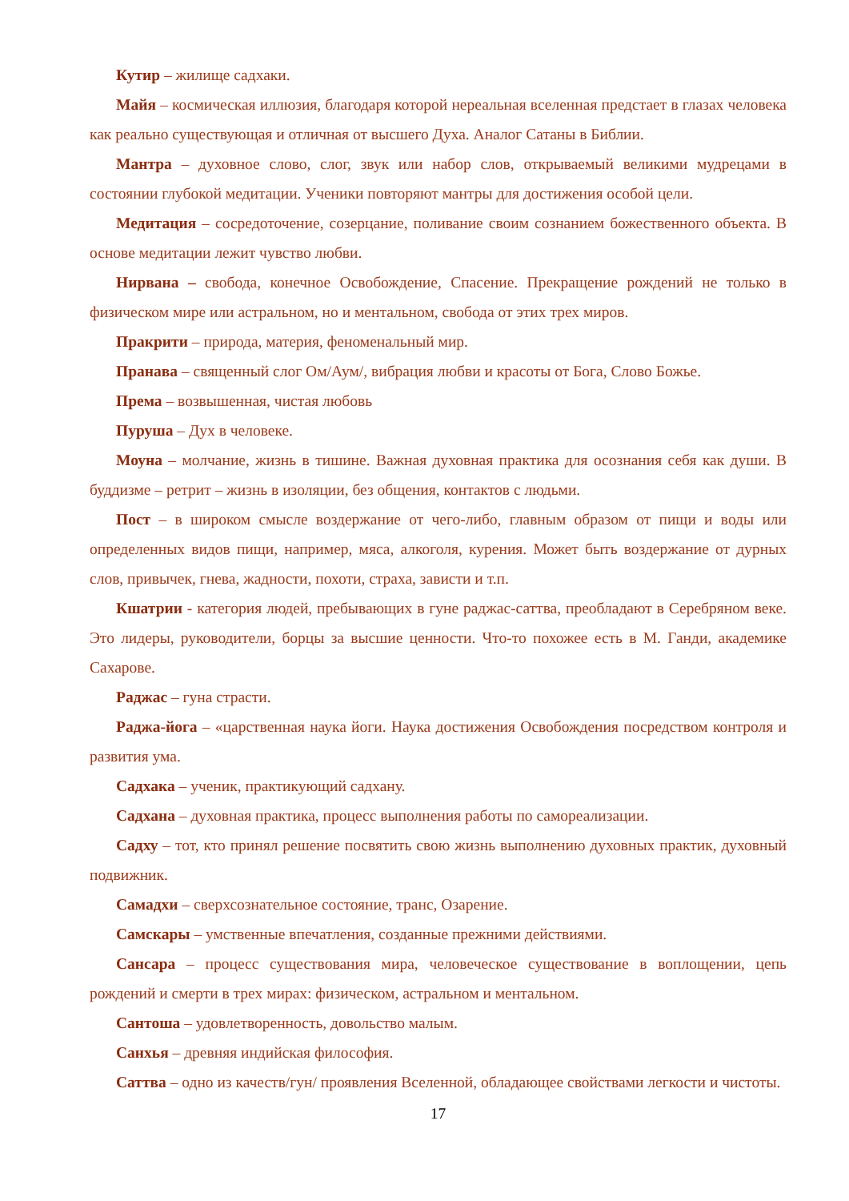Кутир – жилище садхаки.
Майя – космическая иллюзия, благодаря которой нереальная вселенная предстает в глазах человека как реально существующая и отличная от высшего Духа. Аналог Сатаны в Библии.
Мантра – духовное слово, слог, звук или набор слов, открываемый великими мудрецами в состоянии глубокой медитации. Ученики повторяют мантры для достижения особой цели.
Медитация – сосредоточение, созерцание, поливание своим сознанием божественного объекта. В основе медитации лежит чувство любви.
Нирвана – свобода, конечное Освобождение, Спасение. Прекращение рождений не только в физическом мире или астральном, но и ментальном, свобода от этих трех миров.
Пракрити – природа, материя, феноменальный мир.
Пранава – священный слог Ом/Аум/, вибрация любви и красоты от Бога, Слово Божье.
Према – возвышенная, чистая любовь
Пуруша – Дух в человеке.
Моуна – молчание, жизнь в тишине. Важная духовная практика для осознания себя как души. В буддизме – ретрит – жизнь в изоляции, без общения, контактов с людьми.
Пост – в широком смысле воздержание от чего-либо, главным образом от пищи и воды или определенных видов пищи, например, мяса, алкоголя, курения. Может быть воздержание от дурных слов, привычек, гнева, жадности, похоти, страха, зависти и т.п.
Кшатрии - категория людей, пребывающих в гуне раджас-саттва, преобладают в Серебряном веке. Это лидеры, руководители, борцы за высшие ценности. Что-то похожее есть в М. Ганди, академике Сахарове.
Раджас – гуна страсти.
Раджа-йога – «царственная наука йоги. Наука достижения Освобождения посредством контроля и развития ума.
Садхака – ученик, практикующий садхану.
Садхана – духовная практика, процесс выполнения работы по самореализации.
Садху – тот, кто принял решение посвятить свою жизнь выполнению духовных практик, духовный подвижник.
Самадхи – сверхсознательное состояние, транс, Озарение.
Самскары – умственные впечатления, созданные прежними действиями.
Сансара – процесс существования мира, человеческое существование в воплощении, цепь рождений и смерти в трех мирах: физическом, астральном и ментальном.
Сантоша – удовлетворенность, довольство малым.
Санхья – древняя индийская философия.
Саттва – одно из качеств/гун/ проявления Вселенной, обладающее свойствами легкости и чистоты.
17